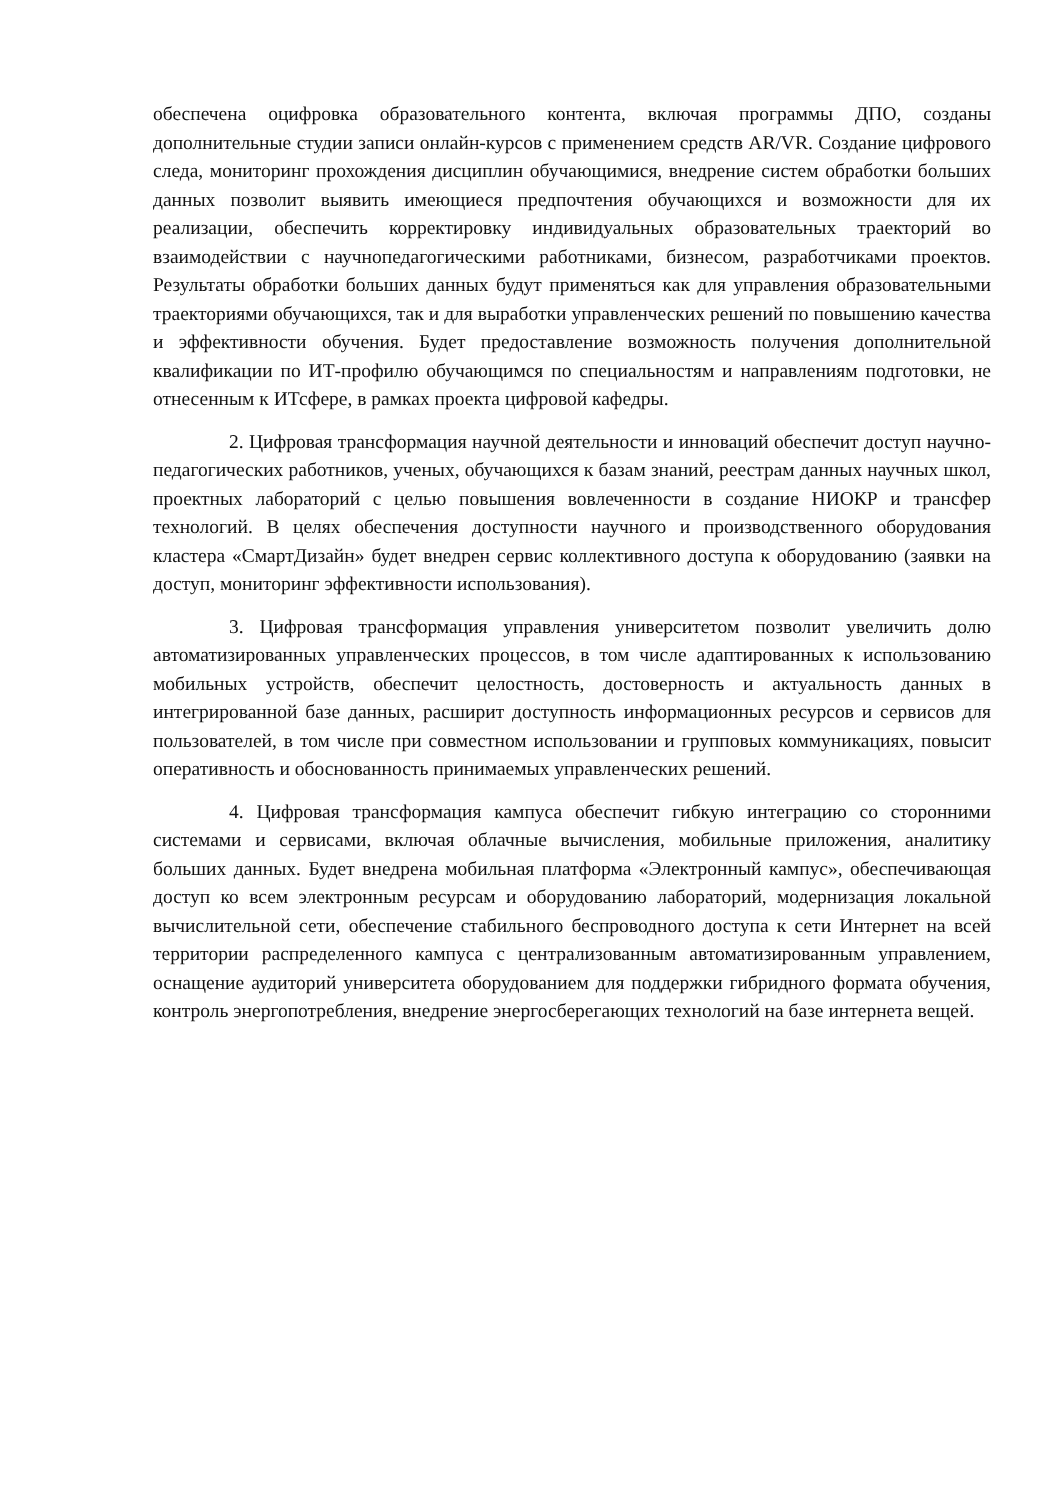обеспечена оцифровка образовательного контента, включая программы ДПО, созданы дополнительные студии записи онлайн-курсов с применением средств AR/VR. Создание цифрового следа, мониторинг прохождения дисциплин обучающимися, внедрение систем обработки больших данных позволит выявить имеющиеся предпочтения обучающихся и возможности для их реализации, обеспечить корректировку индивидуальных образовательных траекторий во взаимодействии с научнопедагогическими работниками, бизнесом, разработчиками проектов. Результаты обработки больших данных будут применяться как для управления образовательными траекториями обучающихся, так и для выработки управленческих решений по повышению качества и эффективности обучения. Будет предоставление возможность получения дополнительной квалификации по ИТ-профилю обучающимся по специальностям и направлениям подготовки, не отнесенным к ИТсфере, в рамках проекта цифровой кафедры.
2. Цифровая трансформация научной деятельности и инноваций обеспечит доступ научно-педагогических работников, ученых, обучающихся к базам знаний, реестрам данных научных школ, проектных лабораторий с целью повышения вовлеченности в создание НИОКР и трансфер технологий. В целях обеспечения доступности научного и производственного оборудования кластера «СмартДизайн» будет внедрен сервис коллективного доступа к оборудованию (заявки на доступ, мониторинг эффективности использования).
3. Цифровая трансформация управления университетом позволит увеличить долю автоматизированных управленческих процессов, в том числе адаптированных к использованию мобильных устройств, обеспечит целостность, достоверность и актуальность данных в интегрированной базе данных, расширит доступность информационных ресурсов и сервисов для пользователей, в том числе при совместном использовании и групповых коммуникациях, повысит оперативность и обоснованность принимаемых управленческих решений.
4. Цифровая трансформация кампуса обеспечит гибкую интеграцию со сторонними системами и сервисами, включая облачные вычисления, мобильные приложения, аналитику больших данных. Будет внедрена мобильная платформа «Электронный кампус», обеспечивающая доступ ко всем электронным ресурсам и оборудованию лабораторий, модернизация локальной вычислительной сети, обеспечение стабильного беспроводного доступа к сети Интернет на всей территории распределенного кампуса с централизованным автоматизированным управлением, оснащение аудиторий университета оборудованием для поддержки гибридного формата обучения, контроль энергопотребления, внедрение энергосберегающих технологий на базе интернета вещей.